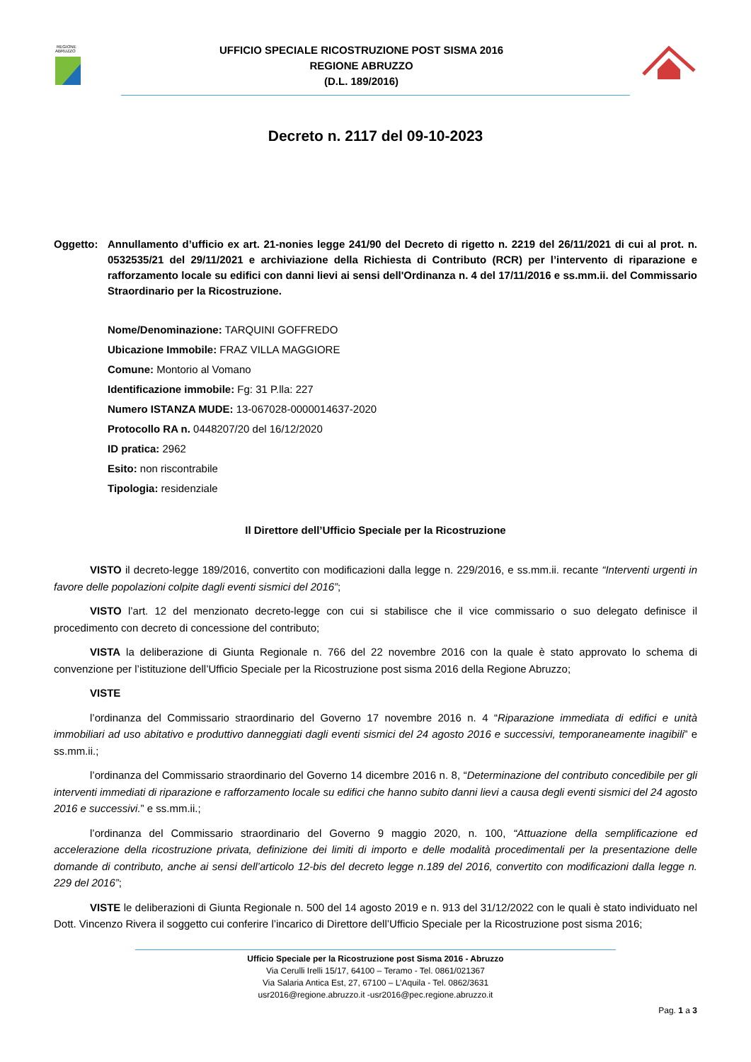REGIONE
ABRUZZO
UFFICIO SPECIALE RICOSTRUZIONE POST SISMA 2016
REGIONE ABRUZZO
(D.L. 189/2016)
Decreto n. 2117 del 09-10-2023
Oggetto: Annullamento d’ufficio ex art. 21-nonies legge 241/90 del Decreto di rigetto n. 2219 del 26/11/2021 di cui al prot. n. 0532535/21 del 29/11/2021 e archiviazione della Richiesta di Contributo (RCR) per l’intervento di riparazione e rafforzamento locale su edifici con danni lievi ai sensi dell'Ordinanza n. 4 del 17/11/2016 e ss.mm.ii. del Commissario Straordinario per la Ricostruzione.
Nome/Denominazione: TARQUINI GOFFREDO
Ubicazione Immobile: FRAZ VILLA MAGGIORE
Comune: Montorio al Vomano
Identificazione immobile: Fg: 31 P.lla: 227
Numero ISTANZA MUDE: 13-067028-0000014637-2020
Protocollo RA n. 0448207/20 del 16/12/2020
ID pratica: 2962
Esito: non riscontrabile
Tipologia: residenziale
Il Direttore dell’Ufficio Speciale per la Ricostruzione
VISTO il decreto-legge 189/2016, convertito con modificazioni dalla legge n. 229/2016, e ss.mm.ii. recante “Interventi urgenti in favore delle popolazioni colpite dagli eventi sismici del 2016”;
VISTO l’art. 12 del menzionato decreto-legge con cui si stabilisce che il vice commissario o suo delegato definisce il procedimento con decreto di concessione del contributo;
VISTA la deliberazione di Giunta Regionale n. 766 del 22 novembre 2016 con la quale è stato approvato lo schema di convenzione per l’istituzione dell’Ufficio Speciale per la Ricostruzione post sisma 2016 della Regione Abruzzo;
VISTE
l’ordinanza del Commissario straordinario del Governo 17 novembre 2016 n. 4 “Riparazione immediata di edifici e unità immobiliari ad uso abitativo e produttivo danneggiati dagli eventi sismici del 24 agosto 2016 e successivi, temporaneamente inagibili” e ss.mm.ii.;
l’ordinanza del Commissario straordinario del Governo 14 dicembre 2016 n. 8, “Determinazione del contributo concedibile per gli interventi immediati di riparazione e rafforzamento locale su edifici che hanno subito danni lievi a causa degli eventi sismici del 24 agosto 2016 e successivi.” e ss.mm.ii.;
l’ordinanza del Commissario straordinario del Governo 9 maggio 2020, n. 100, “Attuazione della semplificazione ed accelerazione della ricostruzione privata, definizione dei limiti di importo e delle modalità procedimentali per la presentazione delle domande di contributo, anche ai sensi dell’articolo 12-bis del decreto legge n.189 del 2016, convertito con modificazioni dalla legge n. 229 del 2016”;
VISTE le deliberazioni di Giunta Regionale n. 500 del 14 agosto 2019 e n. 913 del 31/12/2022 con le quali è stato individuato nel Dott. Vincenzo Rivera il soggetto cui conferire l’incarico di Direttore dell’Ufficio Speciale per la Ricostruzione post sisma 2016;
Ufficio Speciale per la Ricostruzione post Sisma 2016 - Abruzzo
Via Cerulli Irelli 15/17, 64100 – Teramo - Tel. 0861/021367
Via Salaria Antica Est, 27, 67100 – L’Aquila - Tel. 0862/3631
usr2016@regione.abruzzo.it -usr2016@pec.regione.abruzzo.it
Pag. 1 a 3